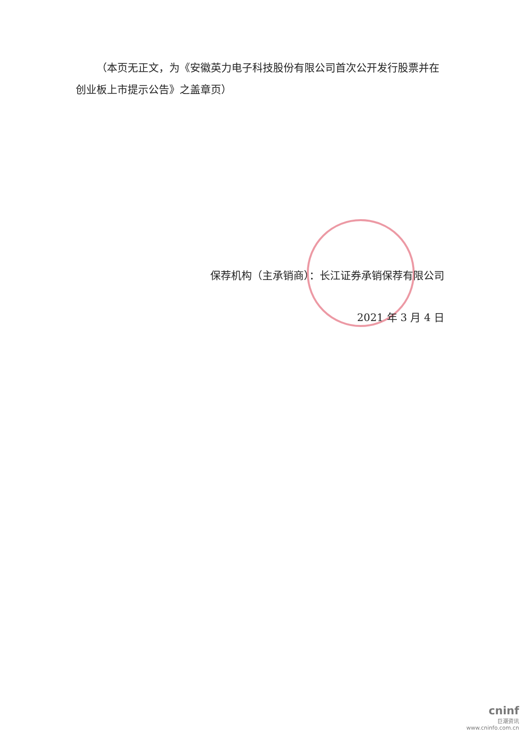（本页无正文，为《安徽英力电子科技股份有限公司首次公开发行股票并在创业板上市提示公告》之盖章页）
保荐机构（主承销商）：长江证券承销保荐有限公司
2021 年 3 月 4 日
cninf
巨潮资讯
www.cninfo.com.cn